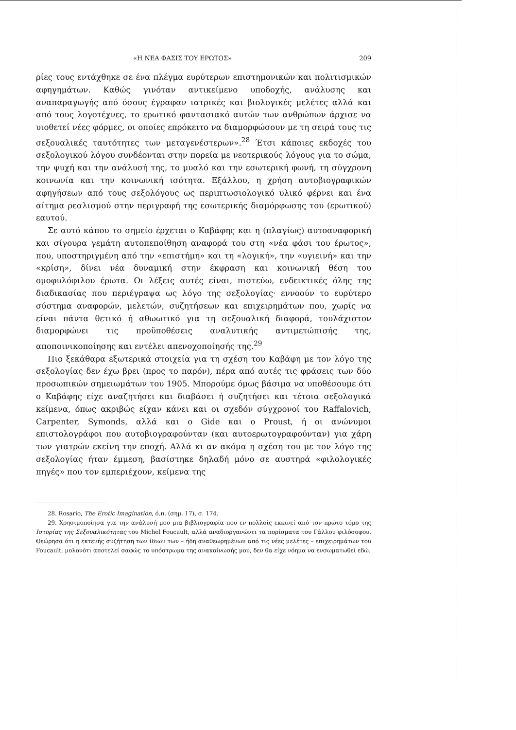«Η ΝΕΑ ΦΑΣΙΣ ΤΟΥ ΕΡΩΤΟΣ» 209
ρίες τους εντάχθηκε σε ένα πλέγμα ευρύτερων επιστημονικών και πολιτισμικών αφηγημάτων. Καθώς γινόταν αντικείμενο υποδοχής, ανάλυσης και αναπαραγωγής από όσους έγραφαν ιατρικές και βιολογικές μελέτες αλλά και από τους λογοτέχνες, το ερωτικό φαντασιακό αυτών των ανθρώπων άρχισε να υιοθετεί νέες φόρμες, οι οποίες επρόκειτο να διαμορφώσουν με τη σειρά τους τις σεξουαλικές ταυτότητες των μεταγενέστερων».<sup>28</sup> Έτσι κάποιες εκδοχές του σεξολογικού λόγου συνδέονται στην πορεία με νεοτερικούς λόγους για το σώμα, την ψυχή και την ανάλυσή της, το μυαλό και την εσωτερική φωνή, τη σύγχρονη κοινωνία και την κοινωνική ισότητα. Εξάλλου, η χρήση αυτοβιογραφικών αφηγήσεων από τους σεξολόγους ως περιπτωσιολογικό υλικό φέρνει και ένα αίτημα ρεαλισμού στην περιγραφή της εσωτερικής διαμόρφωσης του (ερωτικού) εαυτού.
Σε αυτό κάπου το σημείο έρχεται ο Καβάφης και η (πλαγίως) αυτοαναφορική και σίγουρα γεμάτη αυτοπεποίθηση αναφορά του στη «νέα φάσι του έρωτος», που, υποστηριγμένη από την «επιστήμη» και τη «λογική», την «υγιεινή» και την «κρίση», δίνει νέα δυναμική στην έκφραση και κοινωνική θέση του ομοφυλόφιλου έρωτα. Οι λέξεις αυτές είναι, πιστεύω, ενδεικτικές όλης της διαδικασίας που περιέγραψα ως λόγο της σεξολογίας· εννοούν το ευρύτερο σύστημα αναφορών, μελετών, συζητήσεων και επιχειρημάτων που, χωρίς να είναι πάντα θετικό ή αθωωτικό για τη σεξουαλική διαφορά, τουλάχιστον διαμορφώνει τις προϋποθέσεις αναλυτικής αντιμετώπισής της, αποποινικοποίησης και εντέλει απενοχοποίησής της.<sup>29</sup>
Πιο ξεκάθαρα εξωτερικά στοιχεία για τη σχέση του Καβάφη με τον λόγο της σεξολογίας δεν έχω βρει (προς το παρόν), πέρα από αυτές τις φράσεις των δύο προσωπικών σημειωμάτων του 1905. Μπορούμε όμως βάσιμα να υποθέσουμε ότι ο Καβάφης είχε αναζητήσει και διαβάσει ή συζητήσει και τέτοια σεξολογικά κείμενα, όπως ακριβώς είχαν κάνει και οι σχεδόν σύγχρονοί του Raffalovich, Carpenter, Symonds, αλλά και ο Gide και ο Proust, ή οι ανώνυμοι επιστολογράφοι που αυτοβιογραφούνταν (και αυτοερωτογραφούνταν) για χάρη των γιατρών εκείνη την εποχή. Αλλά κι αν ακόμα η σχέση του με τον λόγο της σεξολογίας ήταν έμμεση, βασίστηκε δηλαδή μόνο σε αυστηρά «φιλολογικές πηγές» που τον εμπεριέχουν, κείμενα της
28. Rosario, The Erotic Imagination, ό.π. (σημ. 17), σ. 174.
29. Χρησιμοποίησα για την ανάλυσή μου μια βιβλιογραφία που εν πολλοίς εκκινεί από τον πρώτο τόμο της Ιστορίας της Σεξουαλικότητας του Michel Foucault, αλλά αναδιοργανώνει τα πορίσματα του Γάλλου φιλόσοφου. Θεώρησα ότι η εκτενής συζήτηση των ίδιων των – ήδη αναθεωρημένων από τις νέες μελέτες – επιχειρημάτων του Foucault, μολονότι αποτελεί σαφώς το υπόστρωμα της ανακοίνωσής μου, δεν θα είχε νόημα να ενσωματωθεί εδώ.